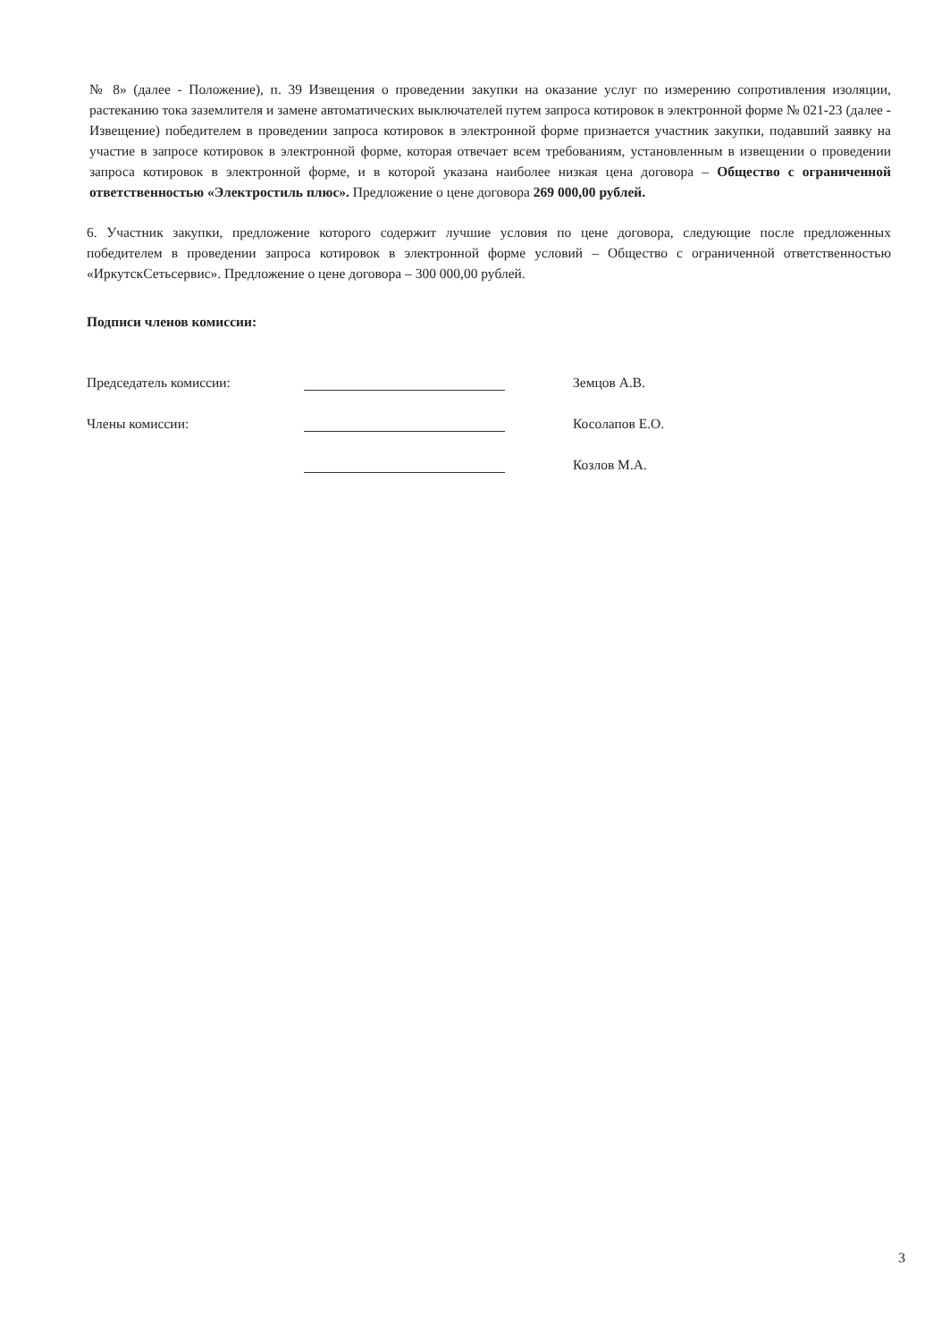№ 8» (далее - Положение), п. 39 Извещения о проведении закупки на оказание услуг по измерению сопротивления изоляции, растеканию тока заземлителя и замене автоматических выключателей путем запроса котировок в электронной форме № 021-23 (далее - Извещение) победителем в проведении запроса котировок в электронной форме признается участник закупки, подавший заявку на участие в запросе котировок в электронной форме, которая отвечает всем требованиям, установленным в извещении о проведении запроса котировок в электронной форме, и в которой указана наиболее низкая цена договора – Общество с ограниченной ответственностью «Электростиль плюс». Предложение о цене договора 269 000,00 рублей.
6. Участник закупки, предложение которого содержит лучшие условия по цене договора, следующие после предложенных победителем в проведении запроса котировок в электронной форме условий – Общество с ограниченной ответственностью «ИркутскСетьсервис». Предложение о цене договора – 300 000,00 рублей.
Подписи членов комиссии:
Председатель комиссии: Земцов А.В.
Члены комиссии: Косолапов Е.О.
Козлов М.А.
3